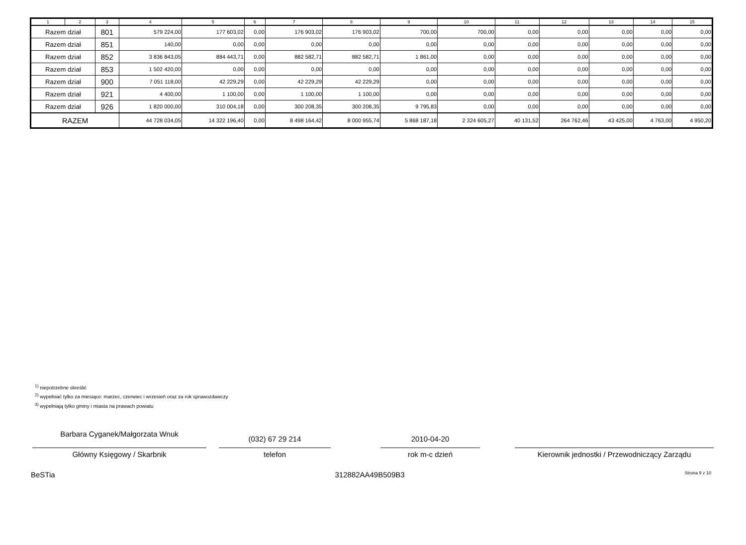| 1 | 2 | 3 | 4 | 5 | 6 | 7 | 8 | 9 | 10 | 11 | 12 | 13 | 14 | 15 |
| --- | --- | --- | --- | --- | --- | --- | --- | --- | --- | --- | --- | --- | --- | --- |
| Razem dział | | 801 | 579 224,00 | 177 603,02 | 0,00 | 176 903,02 | 176 903,02 | 700,00 | 700,00 | 0,00 | 0,00 | 0,00 | 0,00 | 0,00 |
| Razem dział | | 851 | 140,00 | 0,00 | 0,00 | 0,00 | 0,00 | 0,00 | 0,00 | 0,00 | 0,00 | 0,00 | 0,00 | 0,00 |
| Razem dział | | 852 | 3 836 843,05 | 884 443,71 | 0,00 | 882 582,71 | 882 582,71 | 1 861,00 | 0,00 | 0,00 | 0,00 | 0,00 | 0,00 | 0,00 |
| Razem dział | | 853 | 1 502 420,00 | 0,00 | 0,00 | 0,00 | 0,00 | 0,00 | 0,00 | 0,00 | 0,00 | 0,00 | 0,00 | 0,00 |
| Razem dział | | 900 | 7 051 118,00 | 42 229,29 | 0,00 | 42 229,29 | 42 229,29 | 0,00 | 0,00 | 0,00 | 0,00 | 0,00 | 0,00 | 0,00 |
| Razem dział | | 921 | 4 400,00 | 1 100,00 | 0,00 | 1 100,00 | 1 100,00 | 0,00 | 0,00 | 0,00 | 0,00 | 0,00 | 0,00 | 0,00 |
| Razem dział | | 926 | 1 820 000,00 | 310 004,18 | 0,00 | 300 208,35 | 300 208,35 | 9 795,83 | 0,00 | 0,00 | 0,00 | 0,00 | 0,00 | 0,00 |
| RAZEM | | | 44 728 034,05 | 14 322 196,40 | 0,00 | 8 498 164,42 | 8 000 955,74 | 5 868 187,18 | 2 324 605,27 | 40 131,52 | 264 762,46 | 43 425,00 | 4 763,00 | 4 950,20 |
<sup>1)</sup> niepotrzebne skreślić
<sup>2)</sup> wypełniać tylko za miesiące: marzec, czerwiec i wrzesień oraz za rok sprawozdawczy
<sup>3)</sup> wypełniają tylko gminy i miasta na prawach powiatu
Barbara Cyganek/Małgorzata Wnuk
Główny Księgowy / Skarbnik
(032) 67 29 214
telefon
2010-04-20
rok m-c dzień
Kierownik jednostki / Przewodniczący Zarządu
BeSTia 312882AA49B509B3 Strona 9 z 10